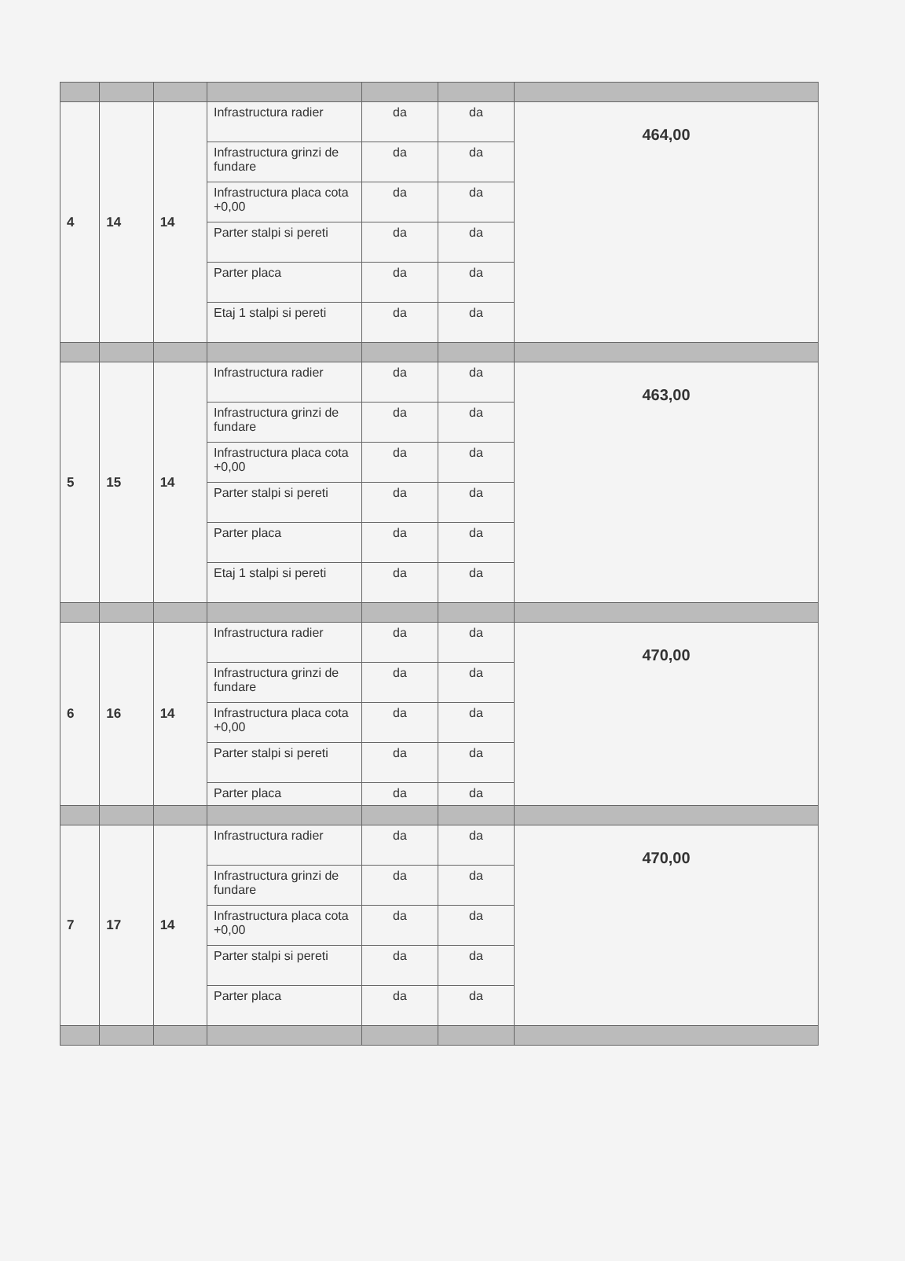| 4 | 14 | 14 | Infrastructura radier | da | da | 464,00 |
| | | | Infrastructura grinzi de fundare | da | da | |
| | | | Infrastructura placa cota +0,00 | da | da | |
| | | | Parter stalpi si pereti | da | da | |
| | | | Parter placa | da | da | |
| | | | Etaj 1 stalpi si pereti | da | da | |
| 5 | 15 | 14 | Infrastructura radier | da | da | 463,00 |
| | | | Infrastructura grinzi de fundare | da | da | |
| | | | Infrastructura placa cota +0,00 | da | da | |
| | | | Parter stalpi si pereti | da | da | |
| | | | Parter placa | da | da | |
| | | | Etaj 1 stalpi si pereti | da | da | |
| 6 | 16 | 14 | Infrastructura radier | da | da | 470,00 |
| | | | Infrastructura grinzi de fundare | da | da | |
| | | | Infrastructura placa cota +0,00 | da | da | |
| | | | Parter stalpi si pereti | da | da | |
| | | | Parter placa | da | da | |
| 7 | 17 | 14 | Infrastructura radier | da | da | 470,00 |
| | | | Infrastructura grinzi de fundare | da | da | |
| | | | Infrastructura placa cota +0,00 | da | da | |
| | | | Parter stalpi si pereti | da | da | |
| | | | Parter placa | da | da | |